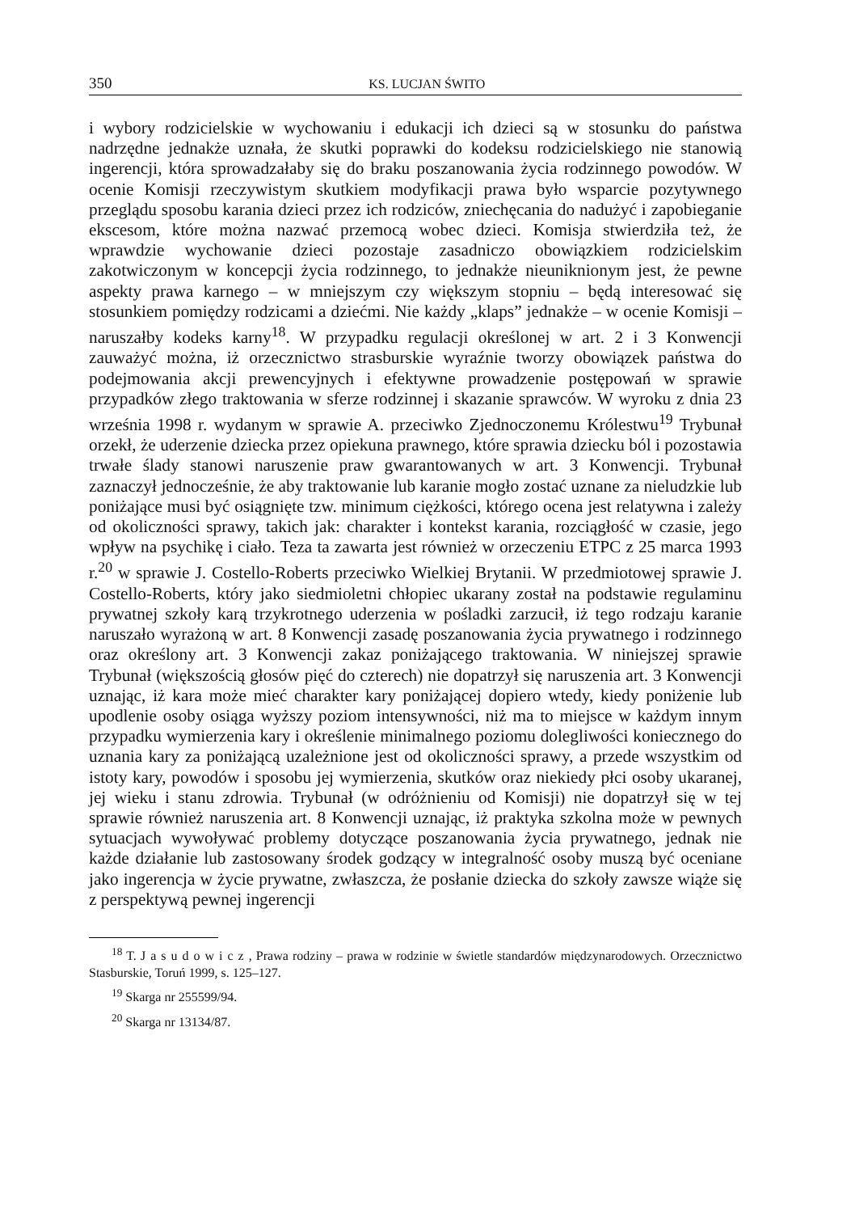350 KS. LUCJAN ŚWITO
i wybory rodzicielskie w wychowaniu i edukacji ich dzieci są w stosunku do państwa nadrzędne jednakże uznała, że skutki poprawki do kodeksu rodzicielskiego nie stanowią ingerencji, która sprowadzałaby się do braku poszanowania życia rodzinnego powodów. W ocenie Komisji rzeczywistym skutkiem modyfikacji prawa było wsparcie pozytywnego przeglądu sposobu karania dzieci przez ich rodziców, zniechęcania do nadużyć i zapobieganie ekscesom, które można nazwać przemocą wobec dzieci. Komisja stwierdziła też, że wprawdzie wychowanie dzieci pozostaje zasadniczo obowiązkiem rodzicielskim zakotwiczonym w koncepcji życia rodzinnego, to jednakże nieuniknionym jest, że pewne aspekty prawa karnego – w mniejszym czy większym stopniu – będą interesować się stosunkiem pomiędzy rodzicami a dziećmi. Nie każdy „klaps” jednakże – w ocenie Komisji – naruszałby kodeks karny<sup>18</sup>. W przypadku regulacji określonej w art. 2 i 3 Konwencji zauważyć można, iż orzecznictwo strasburskie wyraźnie tworzy obowiązek państwa do podejmowania akcji prewencyjnych i efektywne prowadzenie postępowań w sprawie przypadków złego traktowania w sferze rodzinnej i skazanie sprawców. W wyroku z dnia 23 września 1998 r. wydanym w sprawie A. przeciwko Zjednoczonemu Królestwu<sup>19</sup> Trybunał orzekł, że uderzenie dziecka przez opiekuna prawnego, które sprawia dziecku ból i pozostawia trwałe ślady stanowi naruszenie praw gwarantowanych w art. 3 Konwencji. Trybunał zaznaczył jednocześnie, że aby traktowanie lub karanie mogło zostać uznane za nieludzkie lub poniżające musi być osiągnięte tzw. minimum ciężkości, którego ocena jest relatywna i zależy od okoliczności sprawy, takich jak: charakter i kontekst karania, rozciągłość w czasie, jego wpływ na psychikę i ciało. Teza ta zawarta jest również w orzeczeniu ETPC z 25 marca 1993 r.<sup>20</sup> w sprawie J. Costello-Roberts przeciwko Wielkiej Brytanii. W przedmiotowej sprawie J. Costello-Roberts, który jako siedmioletni chłopiec ukarany został na podstawie regulaminu prywatnej szkoły karą trzykrotnego uderzenia w pośladki zarzucił, iż tego rodzaju karanie naruszało wyrażoną w art. 8 Konwencji zasadę poszanowania życia prywatnego i rodzinnego oraz określony art. 3 Konwencji zakaz poniżającego traktowania. W niniejszej sprawie Trybunał (większością głosów pięć do czterech) nie dopatrzył się naruszenia art. 3 Konwencji uznając, iż kara może mieć charakter kary poniżającej dopiero wtedy, kiedy poniżenie lub upodlenie osoby osiąga wyższy poziom intensywności, niż ma to miejsce w każdym innym przypadku wymierzenia kary i określenie minimalnego poziomu dolegliwości koniecznego do uznania kary za poniżającą uzależnione jest od okoliczności sprawy, a przede wszystkim od istoty kary, powodów i sposobu jej wymierzenia, skutków oraz niekiedy płci osoby ukaranej, jej wieku i stanu zdrowia. Trybunał (w odróżnieniu od Komisji) nie dopatrzył się w tej sprawie również naruszenia art. 8 Konwencji uznając, iż praktyka szkolna może w pewnych sytuacjach wywoływać problemy dotyczące poszanowania życia prywatnego, jednak nie każde działanie lub zastosowany środek godzący w integralność osoby muszą być oceniane jako ingerencja w życie prywatne, zwłaszcza, że posłanie dziecka do szkoły zawsze wiąże się z perspektywą pewnej ingerencji
<sup>18</sup> T. Jasudowicz, Prawa rodziny – prawa w rodzinie w świetle standardów międzynarodowych. Orzecznictwo Stasburskie, Toruń 1999, s. 125–127.
<sup>19</sup> Skarga nr 255599/94.
<sup>20</sup> Skarga nr 13134/87.